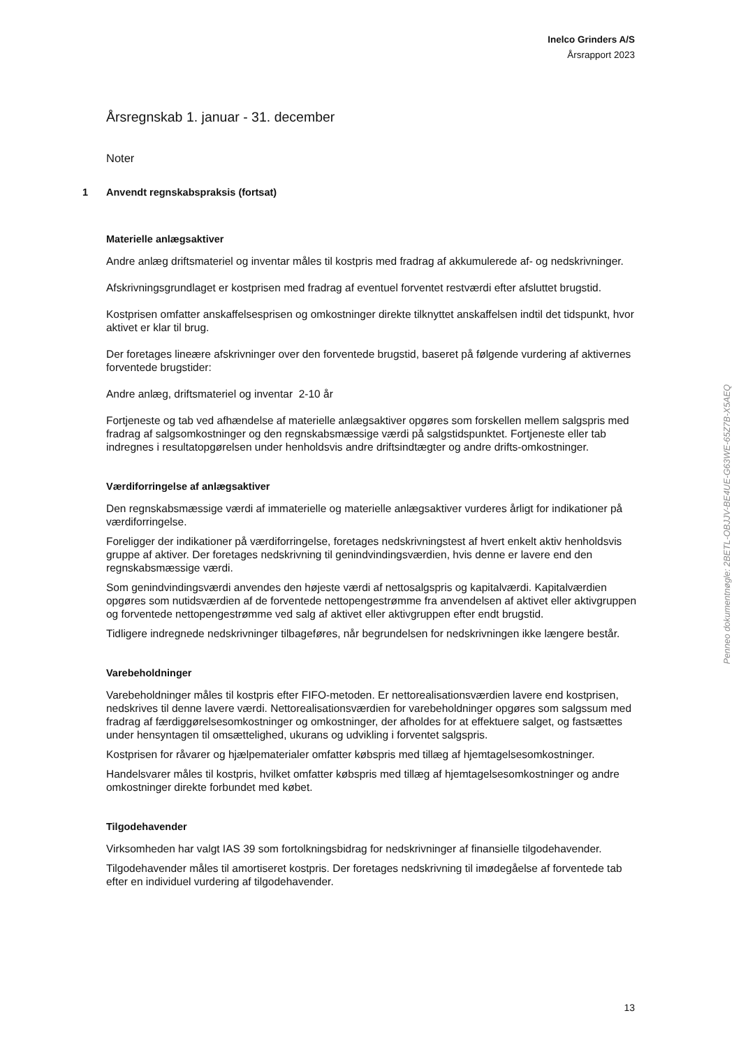Inelco Grinders A/S
Årsrapport 2023
Årsregnskab 1. januar - 31. december
Noter
1 Anvendt regnskabspraksis (fortsat)
Materielle anlægsaktiver
Andre anlæg driftsmateriel og inventar måles til kostpris med fradrag af akkumulerede af- og nedskrivninger.
Afskrivningsgrundlaget er kostprisen med fradrag af eventuel forventet restværdi efter afsluttet brugstid.
Kostprisen omfatter anskaffelsesprisen og omkostninger direkte tilknyttet anskaffelsen indtil det tidspunkt, hvor aktivet er klar til brug.
Der foretages lineære afskrivninger over den forventede brugstid, baseret på følgende vurdering af aktivernes forventede brugstider:
Andre anlæg, driftsmateriel og inventar 2-10 år
Fortjeneste og tab ved afhændelse af materielle anlægsaktiver opgøres som forskellen mellem salgspris med fradrag af salgsomkostninger og den regnskabsmæssige værdi på salgstidspunktet. Fortjeneste eller tab indregnes i resultatopgørelsen under henholdsvis andre driftsindtægter og andre drifts-omkostninger.
Værdiforringelse af anlægsaktiver
Den regnskabsmæssige værdi af immaterielle og materielle anlægsaktiver vurderes årligt for indikationer på værdiforringelse.
Foreligger der indikationer på værdiforringelse, foretages nedskrivningstest af hvert enkelt aktiv henholdsvis gruppe af aktiver. Der foretages nedskrivning til genindvindingsværdien, hvis denne er lavere end den regnskabsmæssige værdi.
Som genindvindingsværdi anvendes den højeste værdi af nettosalgspris og kapitalværdi. Kapitalværdien opgøres som nutidsværdien af de forventede nettopengestrømme fra anvendelsen af aktivet eller aktivgruppen og forventede nettopengestrømme ved salg af aktivet eller aktivgruppen efter endt brugstid.
Tidligere indregnede nedskrivninger tilbageføres, når begrundelsen for nedskrivningen ikke længere består.
Varebeholdninger
Varebeholdninger måles til kostpris efter FIFO-metoden. Er nettorealisationsværdien lavere end kostprisen, nedskrives til denne lavere værdi. Nettorealisationsværdien for varebeholdninger opgøres som salgssum med fradrag af færdiggørelsesomkostninger og omkostninger, der afholdes for at effektuere salget, og fastsættes under hensyntagen til omsættelighed, ukurans og udvikling i forventet salgspris.
Kostprisen for råvarer og hjælpematerialer omfatter købspris med tillæg af hjemtagelsesomkostninger.
Handelsvarer måles til kostpris, hvilket omfatter købspris med tillæg af hjemtagelsesomkostninger og andre omkostninger direkte forbundet med købet.
Tilgodehavender
Virksomheden har valgt IAS 39 som fortolkningsbidrag for nedskrivninger af finansielle tilgodehavender.
Tilgodehavender måles til amortiseret kostpris. Der foretages nedskrivning til imødegåelse af forventede tab efter en individuel vurdering af tilgodehavender.
Penneo dokumentnøgle: 2BETL-OBJJV-BE4UE-G63WE-65Z7B-X5AEQ
13